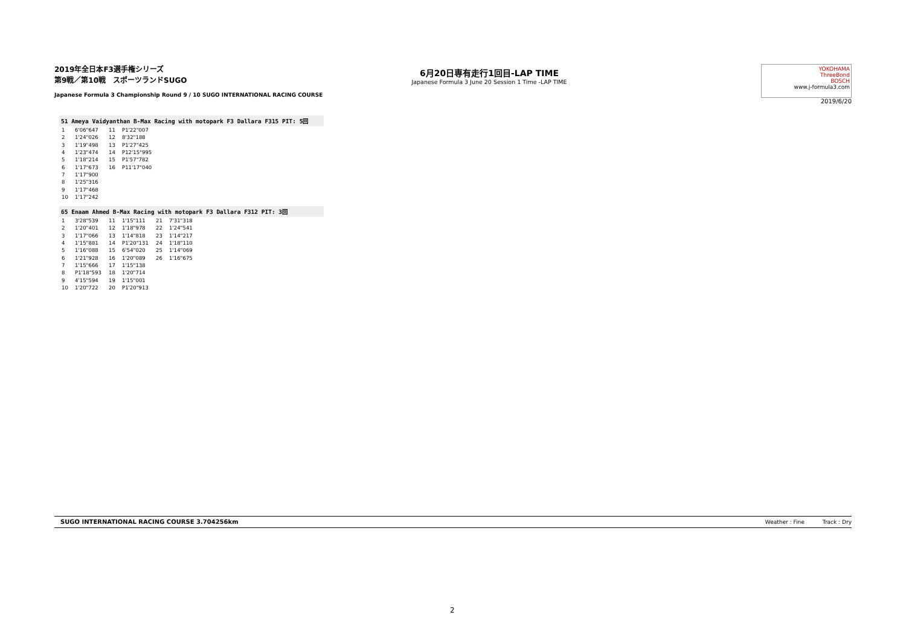2019年全日本F3選手権シリーズ
第9戦／第10戦　スポーツランドSUGO
Japanese Formula 3 Championship Round 9 / 10 SUGO INTERNATIONAL RACING COURSE
6月20日専有走行1回目-LAP TIME
Japanese Formula 3 June 20 Session 1 Time -LAP TIME
YOKOHAMA
ThreeBond
BOSCH
www.j-formula3.com
2019/6/20
51 Ameya Vaidyanthan B-Max Racing with motopark F3 Dallara F315 PIT: 5回
| 1 | 6'06"647 | 11 | P1'22"007 |
| 2 | 1'24"026 | 12 | 8'32"188 |
| 3 | 1'19"498 | 13 | P1'27"425 |
| 4 | 1'23"474 | 14 | P12'15"995 |
| 5 | 1'18"214 | 15 | P1'57"782 |
| 6 | 1'17"673 | 16 | P11'17"040 |
| 7 | 1'17"900 | | |
| 8 | 1'25"316 | | |
| 9 | 1'17"468 | | |
| 10 | 1'17"242 | | |
65 Enaam Ahmed B-Max Racing with motopark F3 Dallara F312 PIT: 3回
| 1 | 3'28"539 | 11 | 1'15"111 | 21 | 7'31"318 |
| 2 | 1'20"401 | 12 | 1'18"978 | 22 | 1'24"541 |
| 3 | 1'17"066 | 13 | 1'14"818 | 23 | 1'14"217 |
| 4 | 1'15"881 | 14 | P1'20"131 | 24 | 1'18"110 |
| 5 | 1'16"088 | 15 | 6'54"020 | 25 | 1'14"069 |
| 6 | 1'21"928 | 16 | 1'20"089 | 26 | 1'16"675 |
| 7 | 1'15"666 | 17 | 1'15"138 | | |
| 8 | P1'18"593 | 18 | 1'20"714 | | |
| 9 | 4'15"594 | 19 | 1'15"001 | | |
| 10 | 1'20"722 | 20 | P1'20"913 | | |
SUGO INTERNATIONAL RACING COURSE 3.704256km Track : Dry Weather : Fine
2